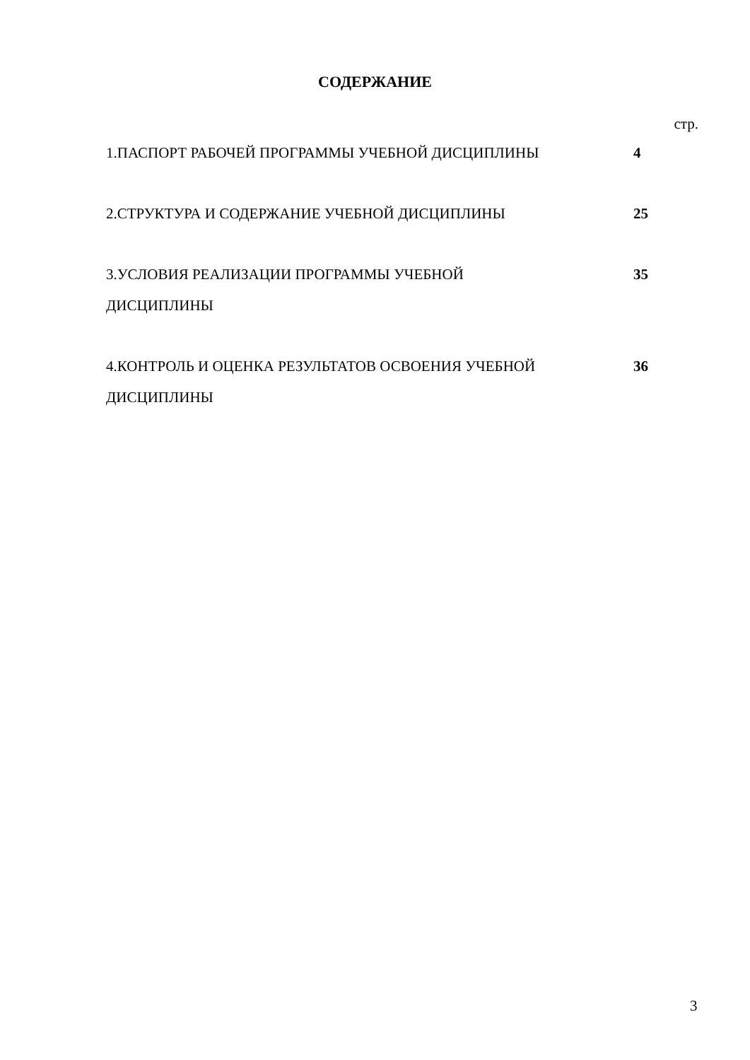СОДЕРЖАНИЕ
стр.
| 1.ПАСПОРТ РАБОЧЕЙ ПРОГРАММЫ УЧЕБНОЙ ДИСЦИПЛИНЫ | 4 |
| 2.СТРУКТУРА И СОДЕРЖАНИЕ УЧЕБНОЙ ДИСЦИПЛИНЫ | 25 |
| 3.УСЛОВИЯ РЕАЛИЗАЦИИ ПРОГРАММЫ УЧЕБНОЙ ДИСЦИПЛИНЫ | 35 |
| 4.КОНТРОЛЬ И ОЦЕНКА РЕЗУЛЬТАТОВ ОСВОЕНИЯ УЧЕБНОЙ ДИСЦИПЛИНЫ | 36 |
3